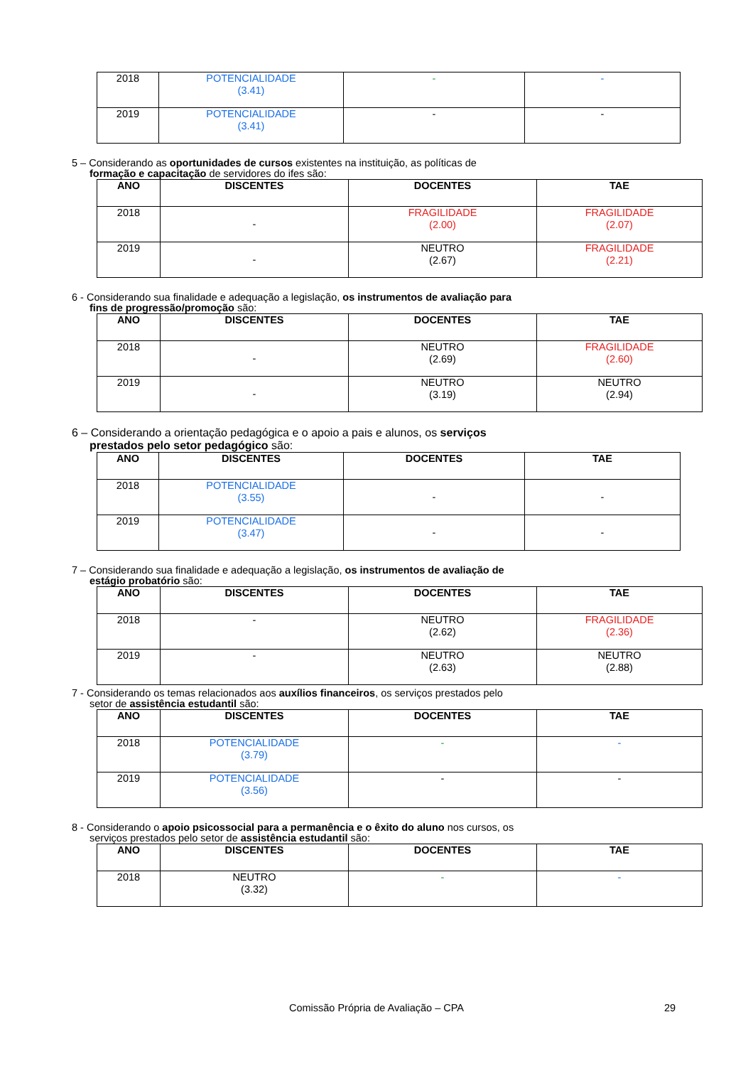| 2018 | POTENCIALIDADE (3.41) | - | - |
| 2019 | POTENCIALIDADE (3.41) | - | - |
5 – Considerando as oportunidades de cursos existentes na instituição, as políticas de
formação e capacitação de servidores do ifes são:
| ANO | DISCENTES | DOCENTES | TAE |
| --- | --- | --- | --- |
| 2018 | - | FRAGILIDADE (2.00) | FRAGILIDADE (2.07) |
| 2019 | - | NEUTRO (2.67) | FRAGILIDADE (2.21) |
6 - Considerando sua finalidade e adequação a legislação, os instrumentos de avaliação para
fins de progressão/promoção são:
| ANO | DISCENTES | DOCENTES | TAE |
| --- | --- | --- | --- |
| 2018 | - | NEUTRO (2.69) | FRAGILIDADE (2.60) |
| 2019 | - | NEUTRO (3.19) | NEUTRO (2.94) |
6 – Considerando a orientação pedagógica e o apoio a pais e alunos, os serviços
prestados pelo setor pedagógico são:
| ANO | DISCENTES | DOCENTES | TAE |
| --- | --- | --- | --- |
| 2018 | POTENCIALIDADE (3.55) | - | - |
| 2019 | POTENCIALIDADE (3.47) | - | - |
7 – Considerando sua finalidade e adequação a legislação, os instrumentos de avaliação de
estágio probatório são:
| ANO | DISCENTES | DOCENTES | TAE |
| --- | --- | --- | --- |
| 2018 | - | NEUTRO (2.62) | FRAGILIDADE (2.36) |
| 2019 | - | NEUTRO (2.63) | NEUTRO (2.88) |
7 - Considerando os temas relacionados aos auxílios financeiros, os serviços prestados pelo
setor de assistência estudantil são:
| ANO | DISCENTES | DOCENTES | TAE |
| --- | --- | --- | --- |
| 2018 | POTENCIALIDADE (3.79) | - | - |
| 2019 | POTENCIALIDADE (3.56) | - | - |
8 - Considerando o apoio psicossocial para a permanência e o êxito do aluno nos cursos, os
serviços prestados pelo setor de assistência estudantil são:
| ANO | DISCENTES | DOCENTES | TAE |
| --- | --- | --- | --- |
| 2018 | NEUTRO (3.32) | - | - |
Comissão Própria de Avaliação – CPA 29